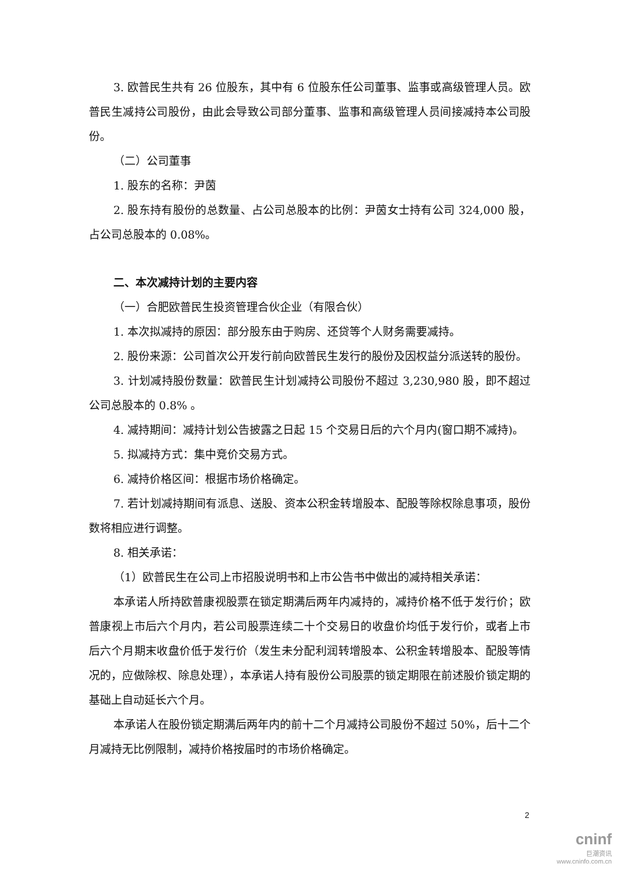3. 欧普民生共有 26 位股东，其中有 6 位股东任公司董事、监事或高级管理人员。欧普民生减持公司股份，由此会导致公司部分董事、监事和高级管理人员间接减持本公司股份。
（二）公司董事
1. 股东的名称：尹茵
2. 股东持有股份的总数量、占公司总股本的比例：尹茵女士持有公司 324,000 股，占公司总股本的 0.08%。
二、本次减持计划的主要内容
（一）合肥欧普民生投资管理合伙企业（有限合伙）
1. 本次拟减持的原因：部分股东由于购房、还贷等个人财务需要减持。
2. 股份来源：公司首次公开发行前向欧普民生发行的股份及因权益分派送转的股份。
3. 计划减持股份数量：欧普民生计划减持公司股份不超过 3,230,980 股，即不超过公司总股本的 0.8% 。
4. 减持期间：减持计划公告披露之日起 15 个交易日后的六个月内(窗口期不减持)。
5. 拟减持方式：集中竞价交易方式。
6. 减持价格区间：根据市场价格确定。
7. 若计划减持期间有派息、送股、资本公积金转增股本、配股等除权除息事项，股份数将相应进行调整。
8. 相关承诺：
（1）欧普民生在公司上市招股说明书和上市公告书中做出的减持相关承诺：
本承诺人所持欧普康视股票在锁定期满后两年内减持的，减持价格不低于发行价；欧普康视上市后六个月内，若公司股票连续二十个交易日的收盘价均低于发行价，或者上市后六个月期末收盘价低于发行价（发生未分配利润转增股本、公积金转增股本、配股等情况的，应做除权、除息处理），本承诺人持有股份公司股票的锁定期限在前述股价锁定期的基础上自动延长六个月。
本承诺人在股份锁定期满后两年内的前十二个月减持公司股份不超过 50%，后十二个月减持无比例限制，减持价格按届时的市场价格确定。
2
cninf
巨潮资讯
www.cninfo.com.cn